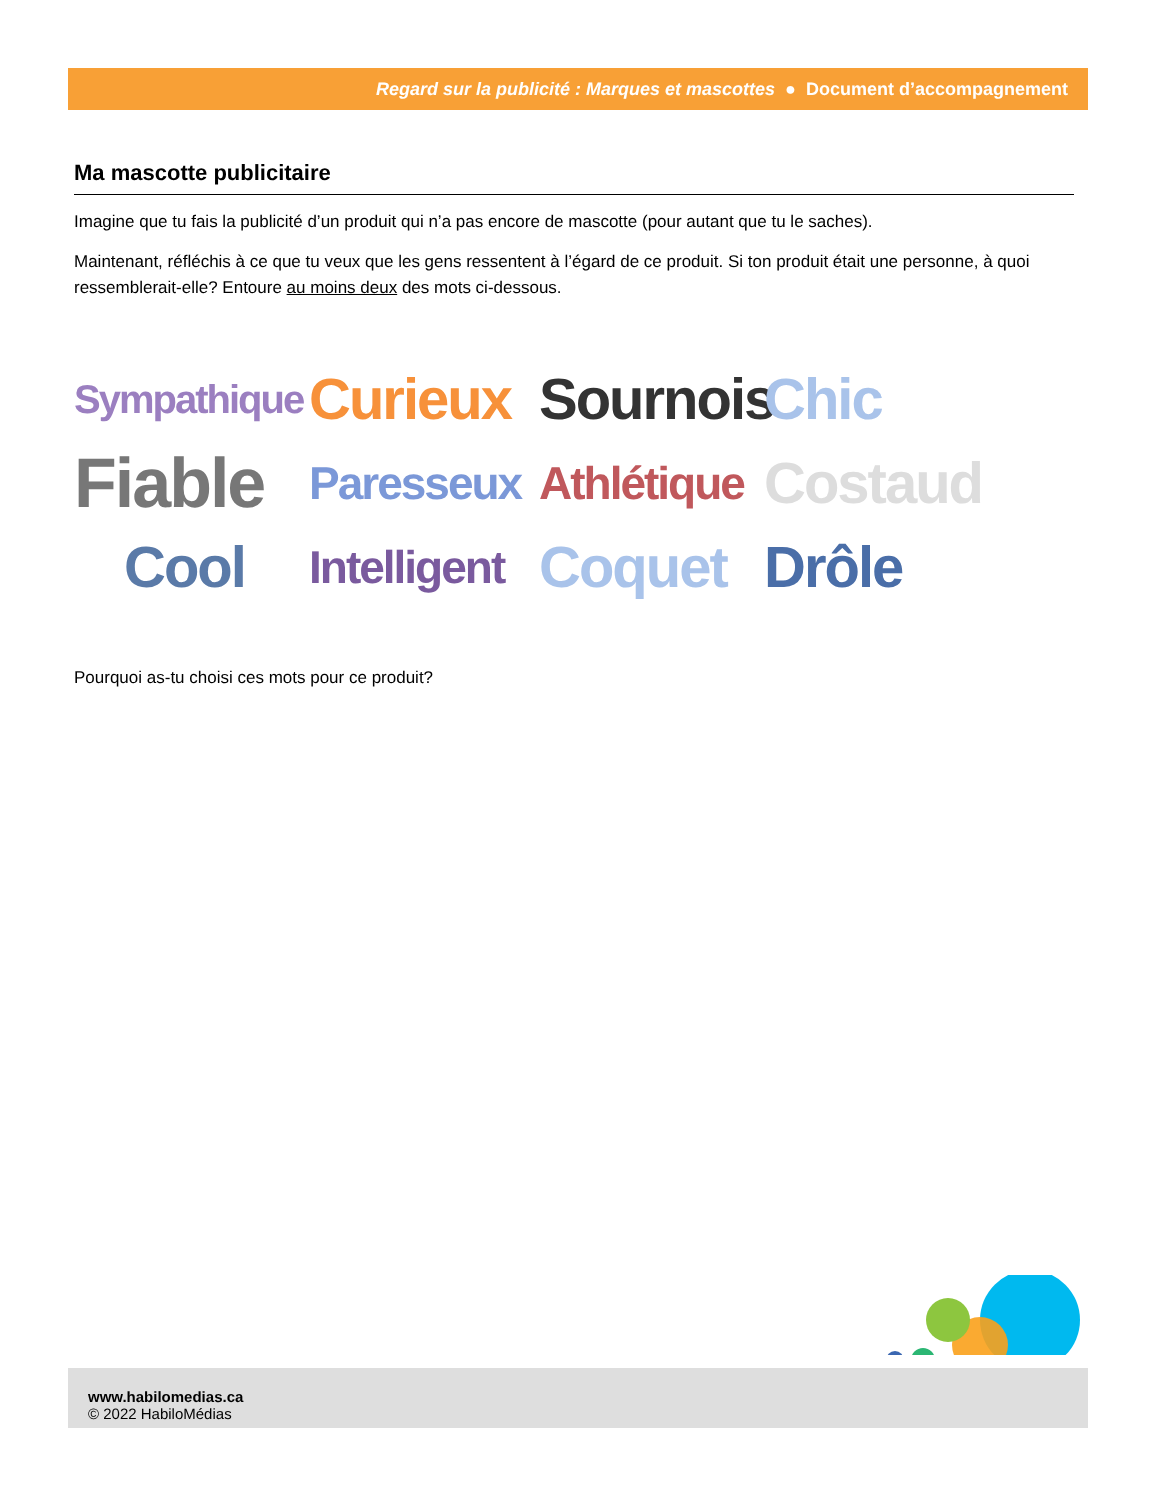Regard sur la publicité : Marques et mascottes ● Document d’accompagnement
Ma mascotte publicitaire
Imagine que tu fais la publicité d’un produit qui n’a pas encore de mascotte (pour autant que tu le saches).
Maintenant, réfléchis à ce que tu veux que les gens ressentent à l’égard de ce produit. Si ton produit était une personne, à quoi ressemblerait-elle? Entoure au moins deux des mots ci-dessous.
Sympathique Curieux Sournois Chic Fiable Paresseux Athlétique Costaud Cool Intelligent Coquet Drôle
Pourquoi as-tu choisi ces mots pour ce produit?
www.habilomedias.ca
© 2022 HabiloMédias